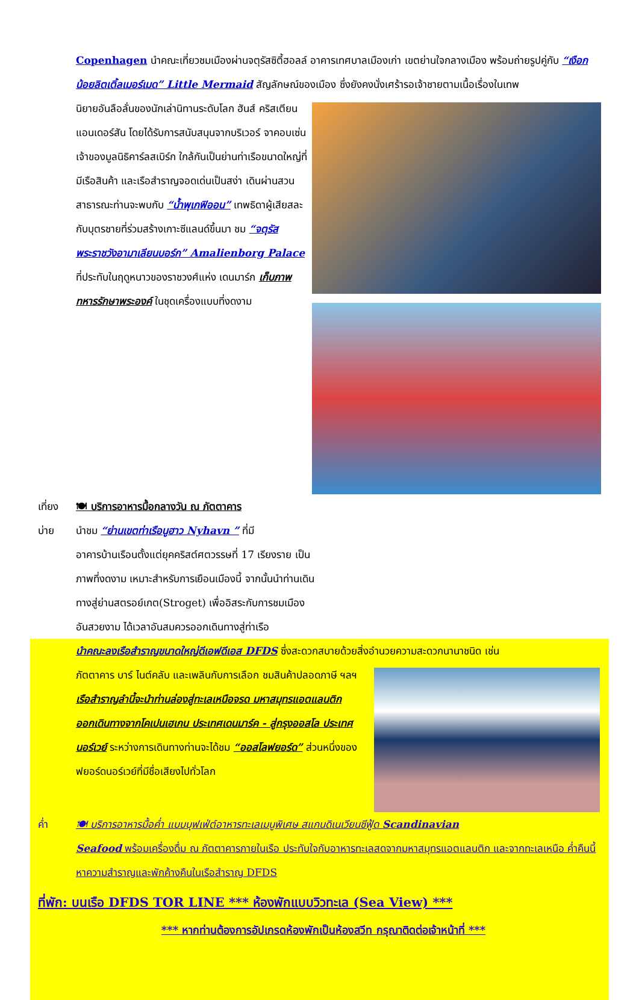Copenhagen นำคณะเที่ยวชมเมืองผ่านจตุรัสซิตี้ฮอลล์ อาคารเทศบาลเมืองเก่า เขตย่านใจกลางเมือง พร้อมถ่ายรูปคู่กับ “เงือกน้อยลิตเติ้ลเมอร์เมด” Little Mermaid สัญลักษณ์ของเมือง ซึ่งยังคงนั่งเศร้ารอเจ้าชายตามเนื้อเรื่องในเทพ
นิยายอันลือลั่นของนักเล่านิทานระดับโลก ฮันส์ คริสเตียน แอนเดอร์สัน โดยได้รับการสนับสนุนจากบริเวอร์ จาคอบเซ่น เจ้าของมูลนิธิคาร์ลสเบิร์ก ใกล้กันเป็นย่านท่าเรือขนาดใหญ่ที่มีเรือสินค้า และเรือสำราญจอดเด่นเป็นสง่า เดินผ่านสวนสาธารณะท่านจะพบกับ “น้ำพุเกฟิออน” เทพธิดาผู้เสียสละกับบุตรชายที่ร่วมสร้างเกาะซีแลนด์ขึ้นมา ชม “จตุรัสพระราชวังอามาเลียนบอร์ก” Amalienborg Palace ที่ประทับในฤดูหนาวของราชวงศ์แห่ง เดนมาร์ก เก็บภาพทหารรักษาพระองค์ ในชุดเครื่องแบบที่งดงาม
เที่ยง 🍽 บริการอาหารมื้อกลางวัน ณ ภัตตาคาร
บ่าย นำชม “ย่านเขตท่าเรือนูฮาว Nyhavn ” ที่มี
อาคารบ้านเรือนตั้งแต่ยุคคริสต์ศตวรรษที่ 17 เรียงราย เป็นภาพที่งดงาม เหมาะสำหรับการเยือนเมืองนี้ จากนั้นนำท่านเดินทางสู่ย่านสตรอย์เกต(Stroget) เพื่ออิสระกับการชมเมืองอันสวยงาม ได้เวลาอันสมควรออกเดินทางสู่ท่าเรือ
นำคณะลงเรือสำราญขนาดใหญ่ดีเอฟดีเอส DFDS ซึ่งสะดวกสบายด้วยสิ่งอำนวยความสะดวกนานาชนิด เช่น
ภัตตาคาร บาร์ ไนต์คลับ และเพลินกับการเลือก ชมสินค้าปลอดภาษี ฯลฯ เรือสำราญลำนี้จะนำท่านล่องสู่ทะเลเหนือจรด มหาสมุทรแอตแลนติก ออกเดินทางจากโคเปนเฮเกน ประเทศเดนมาร์ค - สู่กรุงออสโล ประเทศนอร์เวย์ ระหว่างการเดินทางท่านจะได้ชม “ออสโลฟยอร์ด” ส่วนหนึ่งของฟยอร์ดนอร์เวย์ที่มีชื่อเสียงไปทั่วโลก
ค่ำ 🍽 บริการอาหารมื้อค่ำ แบบบุฟเฟ่ต์อาหารทะเลเมนูพิเศษ สแกนดิเนเวียนซีฟู้ด Scandinavian
Seafood พร้อมเครื่องดื่ม ณ ภัตตาคารภายในเรือ ประทับใจกับอาหารทะเลสดจากมหาสมุทรแอตแลนติก และจากทะเลเหนือ ค่ำคืนนี้หาความสำราญและพักค้างคืนในเรือสำราญ DFDS
ที่พัก: บนเรือ DFDS TOR LINE *** ห้องพักแบบวิวทะเล (Sea View) ***
*** หากท่านต้องการอัปเกรดห้องพักเป็นห้องสวีท กรุณาติดต่อเจ้าหน้าที่ ***